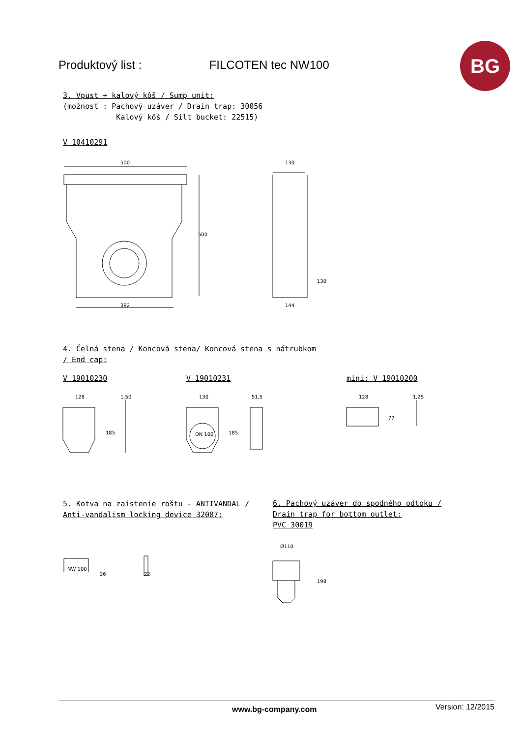Produktový list : FILCOTEN tec NW100
BG
3. Vpust + kalový kôš / Sump unit:
(možnosť : Pachový uzáver / Drain trap: 30056
Kalový kôš / Silt bucket: 22515)
V 10410291
500
392
500
130
144
130
4. Čelná stena / Koncová stena/ Koncová stena s nátrubkom
/ End cap:
V 19010230 V 19010231 mini: V 19010200
128
1,50
185
130
51,5
DN 100
185
128
1,25
77
5. Kotva na zaistenie roštu - ANTIVANDAL /
Anti-vandalism locking device 32087:
6. Pachový uzáver do spodného odtoku /
Drain trap for bottom outlet:
PVC 30019
NW 100
26
22
Ø110
198
www.bg-company.com Version: 12/2015